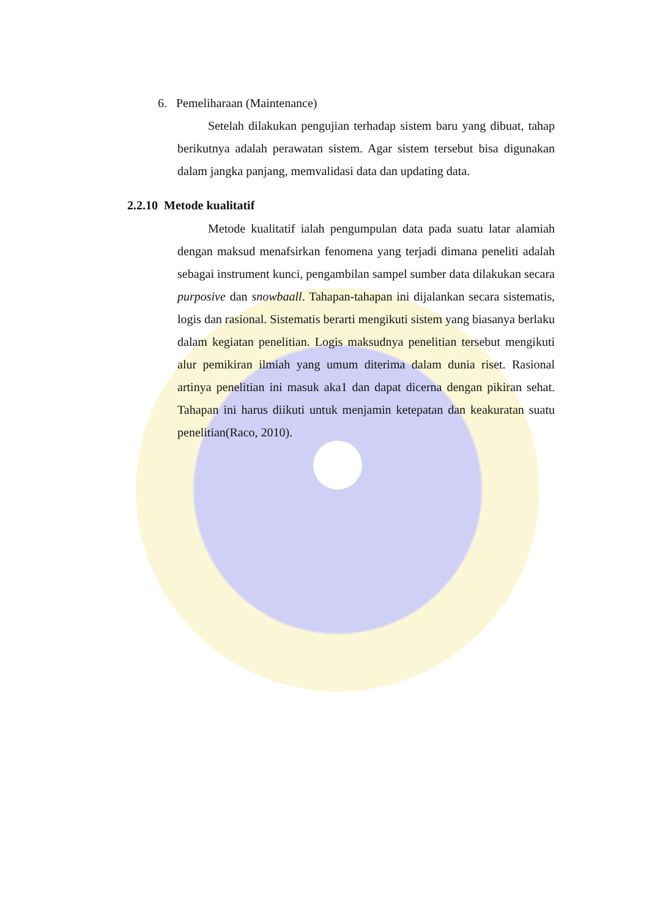6. Pemeliharaan (Maintenance)
Setelah dilakukan pengujian terhadap sistem baru yang dibuat, tahap berikutnya adalah perawatan sistem. Agar sistem tersebut bisa digunakan dalam jangka panjang, memvalidasi data dan updating data.
2.2.10 Metode kualitatif
Metode kualitatif ialah pengumpulan data pada suatu latar alamiah dengan maksud menafsirkan fenomena yang terjadi dimana peneliti adalah sebagai instrument kunci, pengambilan sampel sumber data dilakukan secara purposive dan snowbaall. Tahapan-tahapan ini dijalankan secara sistematis, logis dan rasional. Sistematis berarti mengikuti sistem yang biasanya berlaku dalam kegiatan penelitian. Logis maksudnya penelitian tersebut mengikuti alur pemikiran ilmiah yang umum diterima dalam dunia riset. Rasional artinya penelitian ini masuk aka1 dan dapat dicerna dengan pikiran sehat. Tahapan ini harus diikuti untuk menjamin ketepatan dan keakuratan suatu penelitian(Raco, 2010).